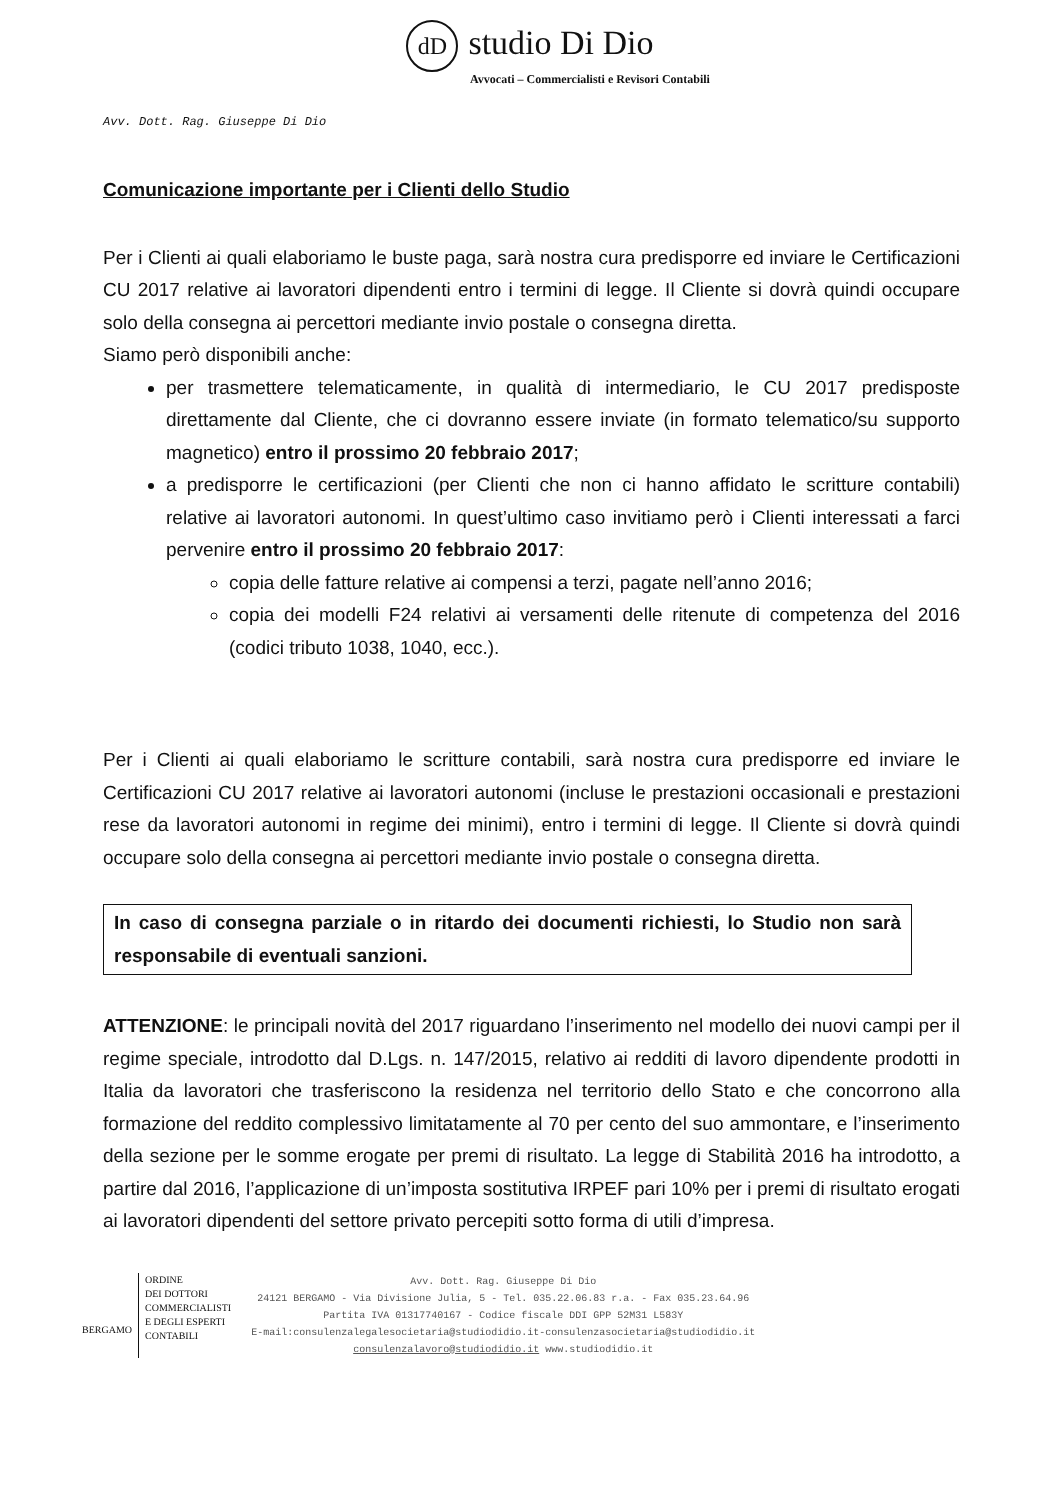dD studio Di Dio
Avvocati – Commercialisti e Revisori Contabili
Avv. Dott. Rag. Giuseppe Di Dio
Comunicazione importante per i Clienti dello Studio
Per i Clienti ai quali elaboriamo le buste paga, sarà nostra cura predisporre ed inviare le Certificazioni CU 2017 relative ai lavoratori dipendenti entro i termini di legge. Il Cliente si dovrà quindi occupare solo della consegna ai percettori mediante invio postale o consegna diretta.
Siamo però disponibili anche:
per trasmettere telematicamente, in qualità di intermediario, le CU 2017 predisposte direttamente dal Cliente, che ci dovranno essere inviate (in formato telematico/su supporto magnetico) entro il prossimo 20 febbraio 2017;
a predisporre le certificazioni (per Clienti che non ci hanno affidato le scritture contabili) relative ai lavoratori autonomi. In quest’ultimo caso invitiamo però i Clienti interessati a farci pervenire entro il prossimo 20 febbraio 2017:
copia delle fatture relative ai compensi a terzi, pagate nell’anno 2016;
copia dei modelli F24 relativi ai versamenti delle ritenute di competenza del 2016 (codici tributo 1038, 1040, ecc.).
Per i Clienti ai quali elaboriamo le scritture contabili, sarà nostra cura predisporre ed inviare le Certificazioni CU 2017 relative ai lavoratori autonomi (incluse le prestazioni occasionali e prestazioni rese da lavoratori autonomi in regime dei minimi), entro i termini di legge. Il Cliente si dovrà quindi occupare solo della consegna ai percettori mediante invio postale o consegna diretta.
In caso di consegna parziale o in ritardo dei documenti richiesti, lo Studio non sarà responsabile di eventuali sanzioni.
ATTENZIONE: le principali novità del 2017 riguardano l’inserimento nel modello dei nuovi campi per il regime speciale, introdotto dal D.Lgs. n. 147/2015, relativo ai redditi di lavoro dipendente prodotti in Italia da lavoratori che trasferiscono la residenza nel territorio dello Stato e che concorrono alla formazione del reddito complessivo limitatamente al 70 per cento del suo ammontare, e l’inserimento della sezione per le somme erogate per premi di risultato. La legge di Stabilità 2016 ha introdotto, a partire dal 2016, l’applicazione di un’imposta sostitutiva IRPEF pari 10% per i premi di risultato erogati ai lavoratori dipendenti del settore privato percepiti sotto forma di utili d’impresa.
BERGAMO
ORDINE
DEI DOTTORI
COMMERCIALISTI
E DEGLI ESPERTI
CONTABILI
Avv. Dott. Rag. Giuseppe Di Dio
24121 BERGAMO - Via Divisione Julia, 5 - Tel. 035.22.06.83 r.a. - Fax 035.23.64.96
Partita IVA 01317740167 - Codice fiscale DDI GPP 52M31 L583Y
E-mail:consulenzalegalesocietaria@studiodidio.it-consulenzasocietaria@studiodidio.it
consulenzalavoro@studiodidio.it www.studiodidio.it